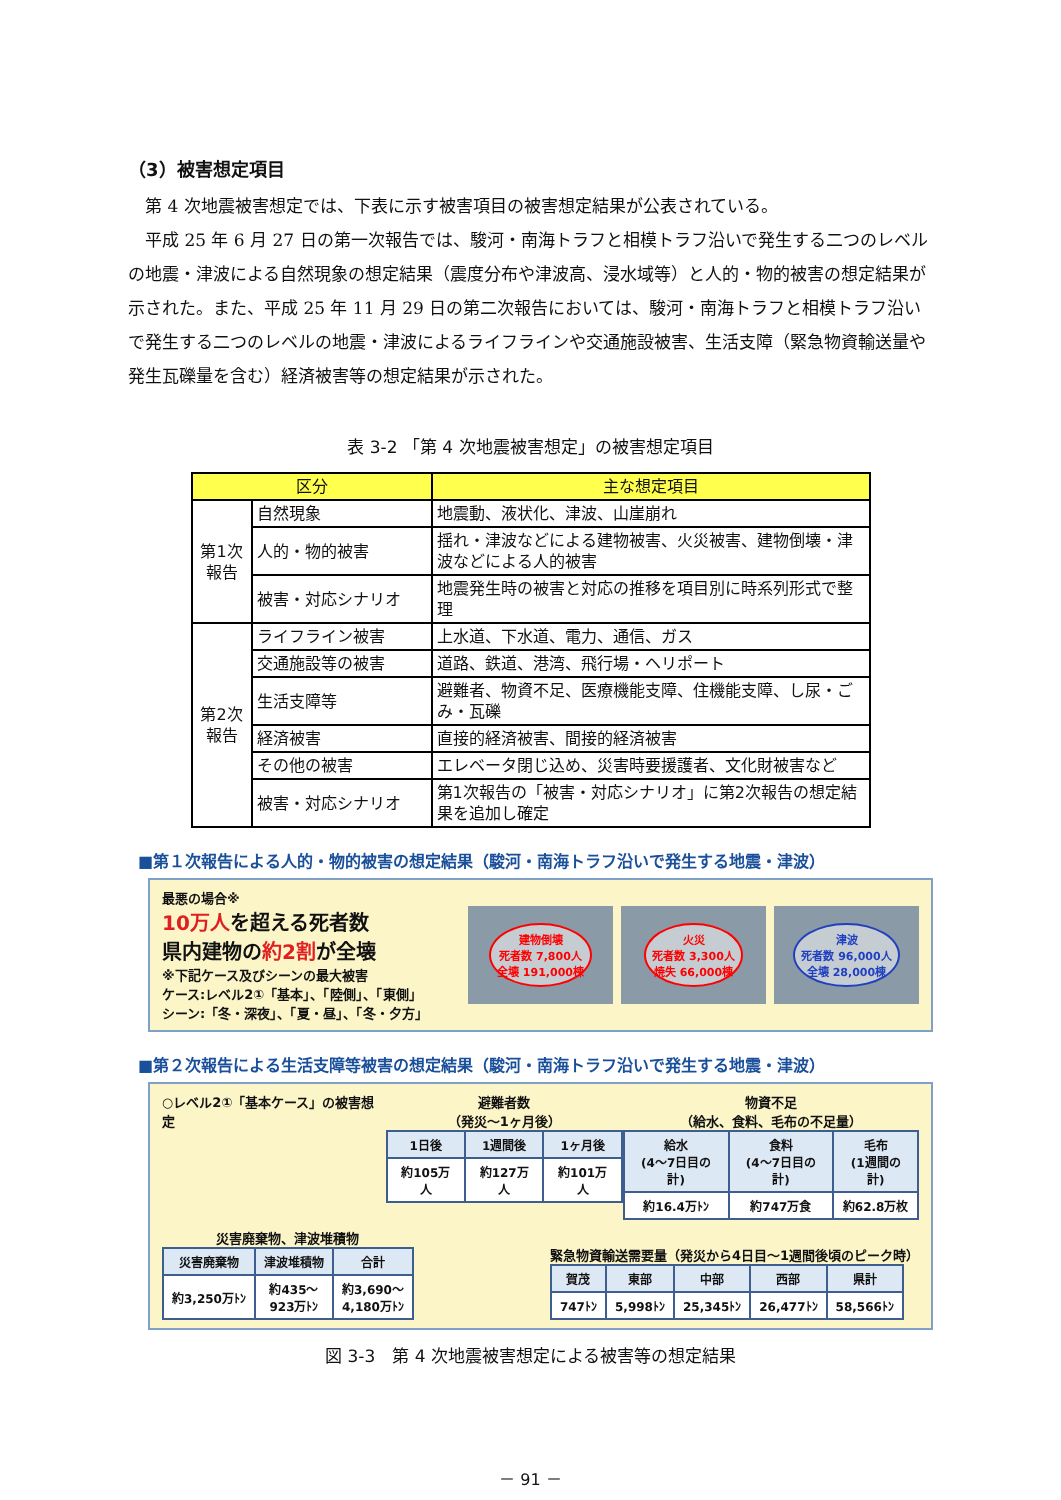（3）被害想定項目
第 4 次地震被害想定では、下表に示す被害項目の被害想定結果が公表されている。
平成 25 年 6 月 27 日の第一次報告では、駿河・南海トラフと相模トラフ沿いで発生する二つのレベルの地震・津波による自然現象の想定結果（震度分布や津波高、浸水域等）と人的・物的被害の想定結果が示された。また、平成 25 年 11 月 29 日の第二次報告においては、駿河・南海トラフと相模トラフ沿いで発生する二つのレベルの地震・津波によるライフラインや交通施設被害、生活支障（緊急物資輸送量や発生瓦礫量を含む）経済被害等の想定結果が示された。
表 3-2 「第 4 次地震被害想定」の被害想定項目
| 区分 | | 主な想定項目 |
| --- | --- | --- |
| 第1次 報告 | 自然現象 | 地震動、液状化、津波、山崖崩れ |
| | 人的・物的被害 | 揺れ・津波などによる建物被害、火災被害、建物倒壊・津波などによる人的被害 |
| | 被害・対応シナリオ | 地震発生時の被害と対応の推移を項目別に時系列形式で整理 |
| 第2次 報告 | ライフライン被害 | 上水道、下水道、電力、通信、ガス |
| | 交通施設等の被害 | 道路、鉄道、港湾、飛行場・ヘリポート |
| | 生活支障等 | 避難者、物資不足、医療機能支障、住機能支障、し尿・ごみ・瓦礫 |
| | 経済被害 | 直接的経済被害、間接的経済被害 |
| | その他の被害 | エレベータ閉じ込め、災害時要援護者、文化財被害など |
| | 被害・対応シナリオ | 第1次報告の「被害・対応シナリオ」に第2次報告の想定結果を追加し確定 |
■第１次報告による人的・物的被害の想定結果（駿河・南海トラフ沿いで発生する地震・津波）
最悪の場合※
10万人を超える死者数
県内建物の約2割が全壊
※下記ケース及びシーンの最大被害
ケース:レベル2①「基本」、「陸側」、「東側」
シーン:「冬・深夜」、「夏・昼」、「冬・夕方」
建物倒壊
死者数 7,800人
全壊 191,000棟
火災
死者数 3,300人
焼失 66,000棟
津波
死者数 96,000人
全壊 28,000棟
■第２次報告による生活支障等被害の想定結果（駿河・南海トラフ沿いで発生する地震・津波）
○レベル2①「基本ケース」の被害想定 避難者数
（発災～1ヶ月後）
| 1日後 | 1週間後 | 1ヶ月後 |
| 約105万人 | 約127万人 | 約101万人 |
物資不足
（給水、食料、毛布の不足量）
| 給水 (4～7日目の計) | 食料 (4～7日目の計) | 毛布 (1週間の計) |
| 約16.4万ﾄﾝ | 約747万食 | 約62.8万枚 |
災害廃棄物、津波堆積物
| 災害廃棄物 | 津波堆積物 | 合計 |
| 約3,250万ﾄﾝ | 約435～ 923万ﾄﾝ | 約3,690～ 4,180万ﾄﾝ |
緊急物資輸送需要量（発災から4日目～1週間後頃のピーク時）
| 賀茂 | 東部 | 中部 | 西部 | 県計 |
| 747ﾄﾝ | 5,998ﾄﾝ | 25,345ﾄﾝ | 26,477ﾄﾝ | 58,566ﾄﾝ |
図 3-3　第 4 次地震被害想定による被害等の想定結果
－ 91 －